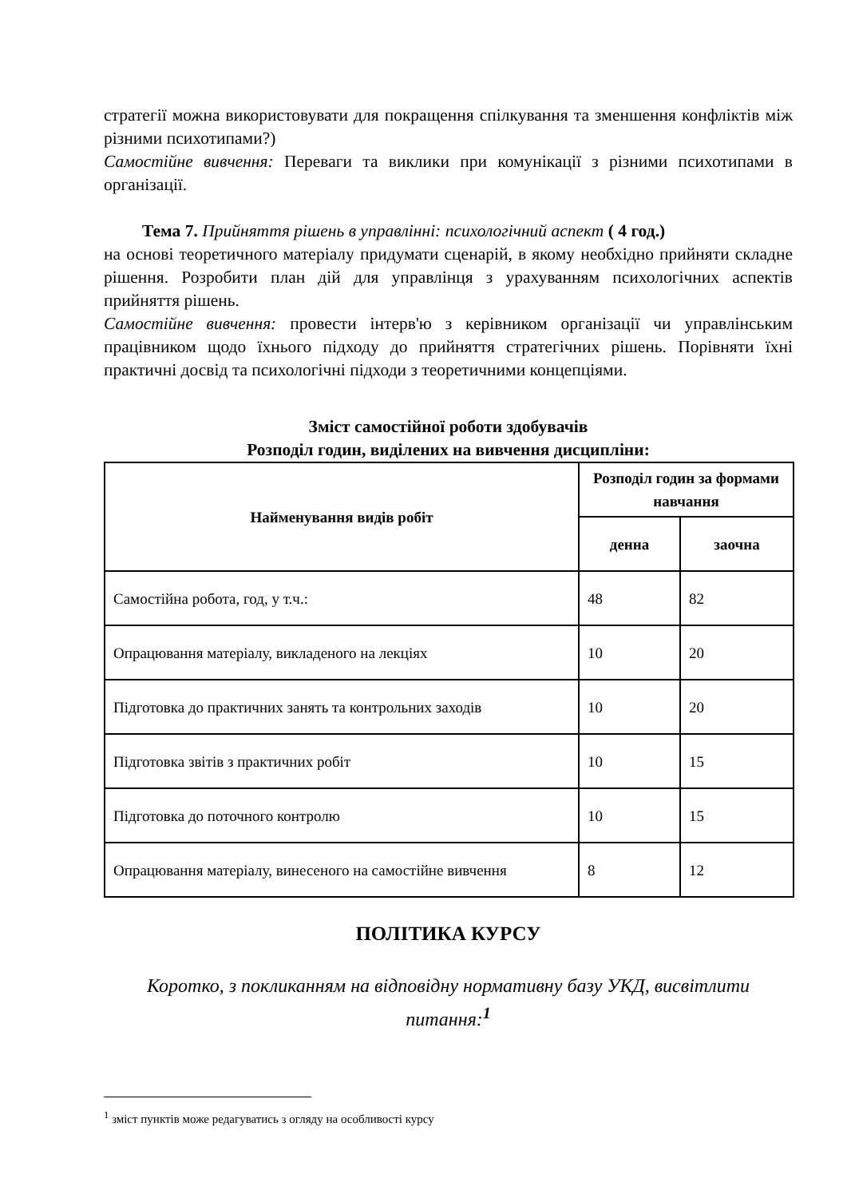стратегії можна використовувати для покращення спілкування та зменшення конфліктів між різними психотипами?)
Самостійне вивчення: Переваги та виклики при комунікації з різними психотипами в організації.
Тема 7. Прийняття рішень в управлінні: психологічний аспект ( 4 год.)
на основі теоретичного матеріалу придумати сценарій, в якому необхідно прийняти складне рішення. Розробити план дій для управлінця з урахуванням психологічних аспектів прийняття рішень.
Самостійне вивчення: провести інтерв'ю з керівником організації чи управлінським працівником щодо їхнього підходу до прийняття стратегічних рішень. Порівняти їхні практичні досвід та психологічні підходи з теоретичними концепціями.
Зміст самостійної роботи здобувачів
Розподіл годин, виділених на вивчення дисципліни:
| Найменування видів робіт | Розподіл годин за формами навчання | |
| --- | --- | --- |
| | денна | заочна |
| Самостійна робота, год, у т.ч.: | 48 | 82 |
| Опрацювання матеріалу, викладеного на лекціях | 10 | 20 |
| Підготовка до практичних занять та контрольних заходів | 10 | 20 |
| Підготовка звітів з практичних робіт | 10 | 15 |
| Підготовка до поточного контролю | 10 | 15 |
| Опрацювання матеріалу, винесеного на самостійне вивчення | 8 | 12 |
ПОЛІТИКА КУРСУ
Коротко, з покликанням на відповідну нормативну базу УКД, висвітлити питання:<sup>1</sup>
<sup>1</sup> зміст пунктів може редагуватись з огляду на особливості курсу